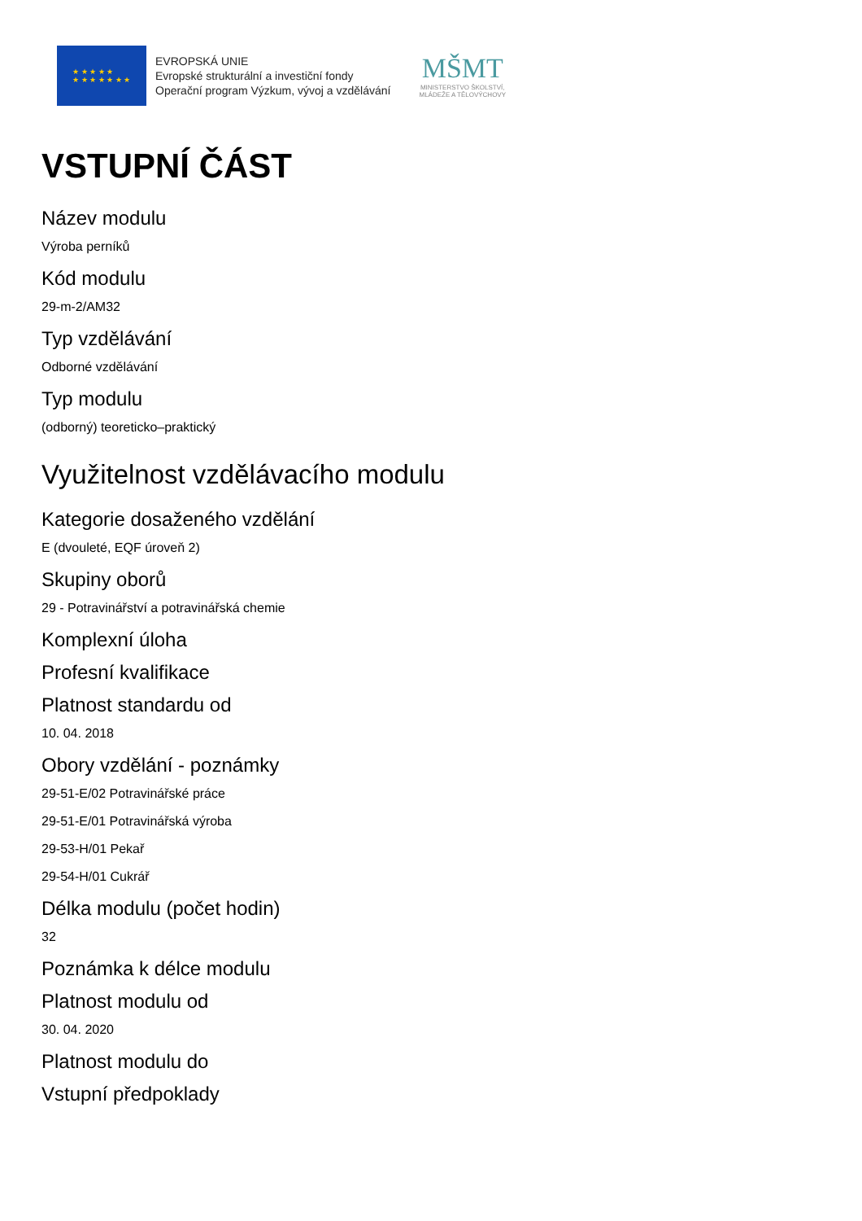★ ★ ★ ★ ★
★ ★ ★ ★ ★ ★ ★
EVROPSKÁ UNIE
Evropské strukturální a investiční fondy
Operační program Výzkum, vývoj a vzdělávání
MŠMT
MINISTERSTVO ŠKOLSTVÍ,
MLÁDEŽE A TĚLOVÝCHOVY
VSTUPNÍ ČÁST
Název modulu
Výroba perníků
Kód modulu
29-m-2/AM32
Typ vzdělávání
Odborné vzdělávání
Typ modulu
(odborný) teoreticko–praktický
Využitelnost vzdělávacího modulu
Kategorie dosaženého vzdělání
E (dvouleté, EQF úroveň 2)
Skupiny oborů
29 - Potravinářství a potravinářská chemie
Komplexní úloha
Profesní kvalifikace
Platnost standardu od
10. 04. 2018
Obory vzdělání - poznámky
29-51-E/02 Potravinářské práce
29-51-E/01 Potravinářská výroba
29-53-H/01 Pekař
29-54-H/01 Cukrář
Délka modulu (počet hodin)
32
Poznámka k délce modulu
Platnost modulu od
30. 04. 2020
Platnost modulu do
Vstupní předpoklady